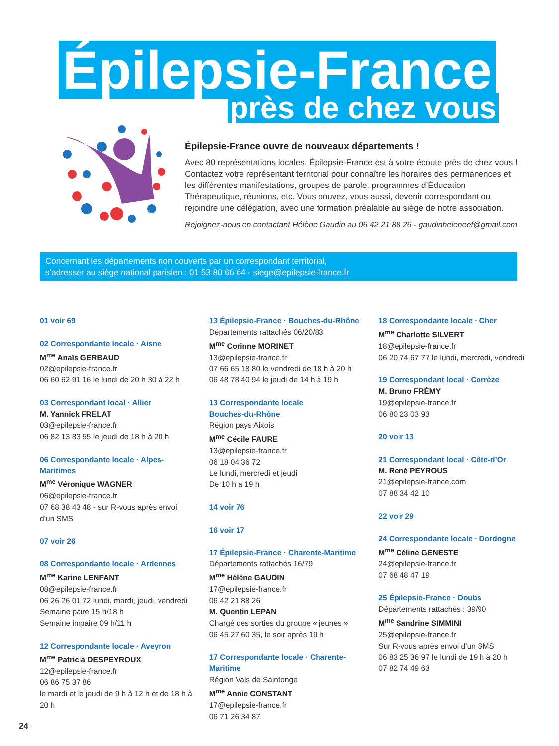Épilepsie-France
près de chez vous
Épilepsie-France ouvre de nouveaux départements !
Avec 80 représentations locales, Épilepsie-France est à votre écoute près de chez vous ! Contactez votre représentant territorial pour connaître les horaires des permanences et les différentes manifestations, groupes de parole, programmes d’Éducation Thérapeutique, réunions, etc. Vous pouvez, vous aussi, devenir correspondant ou rejoindre une délégation, avec une formation préalable au siège de notre association.
Rejoignez-nous en contactant Hélène Gaudin au 06 42 21 88 26 - gaudinheleneef@gmail.com
Concernant les départements non couverts par un correspondant territorial,
s’adresser au siège national parisien : 01 53 80 66 64 - siege@epilepsie-france.fr
01 voir 69
02 Correspondante locale · Aisne
M<sup>me</sup> Anaïs GERBAUD
02@epilepsie-france.fr
06 60 62 91 16 le lundi de 20 h 30 à 22 h
03 Correspondant local · Allier
M. Yannick FRELAT
03@epilepsie-france.fr
06 82 13 83 55 le jeudi de 18 h à 20 h
06 Correspondante locale · Alpes-Maritimes
M<sup>me</sup> Véronique WAGNER
06@epilepsie-france.fr
07 68 38 43 48 - sur R-vous après envoi d’un SMS
07 voir 26
08 Correspondante locale · Ardennes
M<sup>me</sup> Karine LENFANT
08@epilepsie-france.fr
06 26 26 01 72 lundi, mardi, jeudi, vendredi
Semaine paire 15 h/18 h
Semaine impaire 09 h/11 h
12 Correspondante locale · Aveyron
M<sup>me</sup> Patricia DESPEYROUX
12@epilepsie-france.fr
06 86 75 37 86
le mardi et le jeudi de 9 h à 12 h et de 18 h à 20 h
13 Épilepsie-France · Bouches-du-Rhône
Départements rattachés 06/20/83
M<sup>me</sup> Corinne MORINET
13@epilepsie-france.fr
07 66 65 18 80 le vendredi de 18 h à 20 h
06 48 78 40 94 le jeudi de 14 h à 19 h
13 Correspondante locale
Bouches-du-Rhône
Région pays Aixois
M<sup>me</sup> Cécile FAURE
13@epilepsie-france.fr
06 18 04 36 72
Le lundi, mercredi et jeudi
De 10 h à 19 h
14 voir 76
16 voir 17
17 Épilepsie-France · Charente-Maritime
Départements rattachés 16/79
M<sup>me</sup> Hélène GAUDIN
17@epilepsie-france.fr
06 42 21 88 26
M. Quentin LEPAN
Chargé des sorties du groupe « jeunes »
06 45 27 60 35, le soir après 19 h
17 Correspondante locale · Charente-Maritime
Région Vals de Saintonge
M<sup>me</sup> Annie CONSTANT
17@epilepsie-france.fr
06 71 26 34 87
18 Correspondante locale · Cher
M<sup>me</sup> Charlotte SILVERT
18@epilepsie-france.fr
06 20 74 67 77 le lundi, mercredi, vendredi
19 Correspondant local · Corrèze
M. Bruno FRÉMY
19@epilepsie-france.fr
06 80 23 03 93
20 voir 13
21 Correspondant local · Côte-d’Or
M. René PEYROUS
21@epilepsie-france.com
07 88 34 42 10
22 voir 29
24 Correspondante locale · Dordogne
M<sup>me</sup> Céline GENESTE
24@epilepsie-france.fr
07 68 48 47 19
25 Épilepsie-France · Doubs
Départements rattachés : 39/90
M<sup>me</sup> Sandrine SIMMINI
25@epilepsie-france.fr
Sur R-vous après envoi d’un SMS
06 83 25 36 97 le lundi de 19 h à 20 h
07 82 74 49 63
24